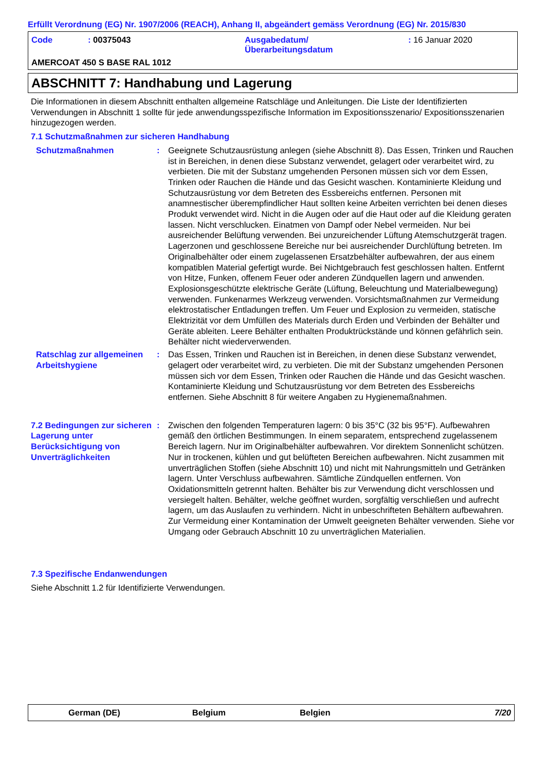Erfüllt Verordnung (EG) Nr. 1907/2006 (REACH), Anhang II, abgeändert gemäss Verordnung (EG) Nr. 2015/830
Code
: 00375043
Ausgabedatum/
Überarbeitungsdatum
: 16 Januar 2020
AMERCOAT 450 S BASE RAL 1012
ABSCHNITT 7: Handhabung und Lagerung
Die Informationen in diesem Abschnitt enthalten allgemeine Ratschläge und Anleitungen. Die Liste der Identifizierten Verwendungen in Abschnitt 1 sollte für jede anwendungsspezifische Information im Expositionsszenario/ Expositionsszenarien hinzugezogen werden.
7.1 Schutzmaßnahmen zur sicheren Handhabung
Schutzmaßnahmen
:
Geeignete Schutzausrüstung anlegen (siehe Abschnitt 8). Das Essen, Trinken und Rauchen ist in Bereichen, in denen diese Substanz verwendet, gelagert oder verarbeitet wird, zu verbieten. Die mit der Substanz umgehenden Personen müssen sich vor dem Essen, Trinken oder Rauchen die Hände und das Gesicht waschen. Kontaminierte Kleidung und Schutzausrüstung vor dem Betreten des Essbereichs entfernen. Personen mit anamnestischer überempfindlicher Haut sollten keine Arbeiten verrichten bei denen dieses Produkt verwendet wird. Nicht in die Augen oder auf die Haut oder auf die Kleidung geraten lassen. Nicht verschlucken. Einatmen von Dampf oder Nebel vermeiden. Nur bei ausreichender Belüftung verwenden. Bei unzureichender Lüftung Atemschutzgerät tragen. Lagerzonen und geschlossene Bereiche nur bei ausreichender Durchlüftung betreten. Im Originalbehälter oder einem zugelassenen Ersatzbehälter aufbewahren, der aus einem kompatiblen Material gefertigt wurde. Bei Nichtgebrauch fest geschlossen halten. Entfernt von Hitze, Funken, offenem Feuer oder anderen Zündquellen lagern und anwenden. Explosionsgeschützte elektrische Geräte (Lüftung, Beleuchtung und Materialbewegung) verwenden. Funkenarmes Werkzeug verwenden. Vorsichtsmaßnahmen zur Vermeidung elektrostatischer Entladungen treffen. Um Feuer und Explosion zu vermeiden, statische Elektrizität vor dem Umfüllen des Materials durch Erden und Verbinden der Behälter und Geräte ableiten. Leere Behälter enthalten Produktrückstände und können gefährlich sein. Behälter nicht wiederverwenden.
Ratschlag zur allgemeinen Arbeitshygiene
:
Das Essen, Trinken und Rauchen ist in Bereichen, in denen diese Substanz verwendet, gelagert oder verarbeitet wird, zu verbieten. Die mit der Substanz umgehenden Personen müssen sich vor dem Essen, Trinken oder Rauchen die Hände und das Gesicht waschen. Kontaminierte Kleidung und Schutzausrüstung vor dem Betreten des Essbereichs entfernen. Siehe Abschnitt 8 für weitere Angaben zu Hygienemaßnahmen.
7.2 Bedingungen zur sicheren Lagerung unter Berücksichtigung von Unverträglichkeiten
:
Zwischen den folgenden Temperaturen lagern: 0 bis 35°C (32 bis 95°F). Aufbewahren gemäß den örtlichen Bestimmungen. In einem separatem, entsprechend zugelassenem Bereich lagern. Nur im Originalbehälter aufbewahren. Vor direktem Sonnenlicht schützen. Nur in trockenen, kühlen und gut belüfteten Bereichen aufbewahren. Nicht zusammen mit unverträglichen Stoffen (siehe Abschnitt 10) und nicht mit Nahrungsmitteln und Getränken lagern. Unter Verschluss aufbewahren. Sämtliche Zündquellen entfernen. Von Oxidationsmitteln getrennt halten. Behälter bis zur Verwendung dicht verschlossen und versiegelt halten. Behälter, welche geöffnet wurden, sorgfältig verschließen und aufrecht lagern, um das Auslaufen zu verhindern. Nicht in unbeschrifteten Behältern aufbewahren. Zur Vermeidung einer Kontamination der Umwelt geeigneten Behälter verwenden. Siehe vor Umgang oder Gebrauch Abschnitt 10 zu unverträglichen Materialien.
7.3 Spezifische Endanwendungen
Siehe Abschnitt 1.2 für Identifizierte Verwendungen.
German (DE) Belgium Belgien 7/20